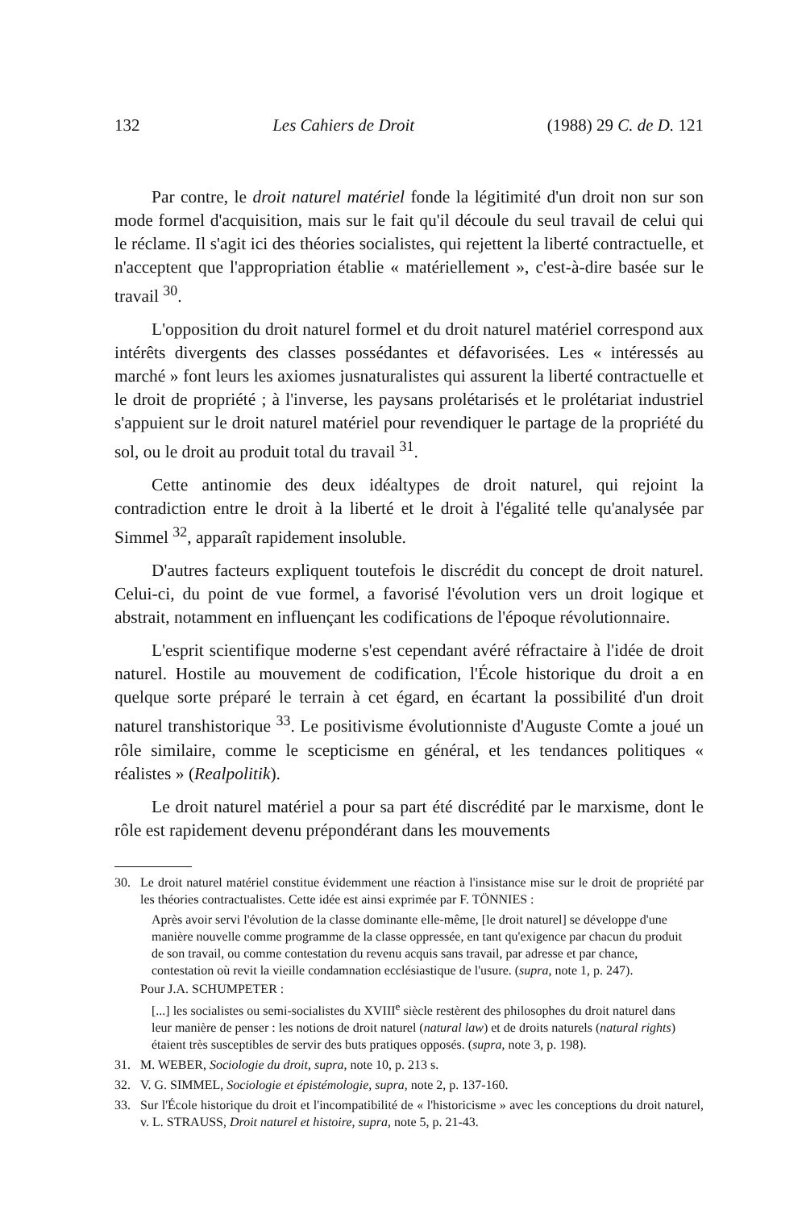132 Les Cahiers de Droit (1988) 29 C. de D. 121
Par contre, le droit naturel matériel fonde la légitimité d'un droit non sur son mode formel d'acquisition, mais sur le fait qu'il découle du seul travail de celui qui le réclame. Il s'agit ici des théories socialistes, qui rejettent la liberté contractuelle, et n'acceptent que l'appropriation établie « matériellement », c'est-à-dire basée sur le travail <sup>30</sup>.
L'opposition du droit naturel formel et du droit naturel matériel correspond aux intérêts divergents des classes possédantes et défavorisées. Les « intéressés au marché » font leurs les axiomes jusnaturalistes qui assurent la liberté contractuelle et le droit de propriété ; à l'inverse, les paysans prolétarisés et le prolétariat industriel s'appuient sur le droit naturel matériel pour revendiquer le partage de la propriété du sol, ou le droit au produit total du travail <sup>31</sup>.
Cette antinomie des deux idéaltypes de droit naturel, qui rejoint la contradiction entre le droit à la liberté et le droit à l'égalité telle qu'analysée par Simmel <sup>32</sup>, apparaît rapidement insoluble.
D'autres facteurs expliquent toutefois le discrédit du concept de droit naturel. Celui-ci, du point de vue formel, a favorisé l'évolution vers un droit logique et abstrait, notamment en influençant les codifications de l'époque révolutionnaire.
L'esprit scientifique moderne s'est cependant avéré réfractaire à l'idée de droit naturel. Hostile au mouvement de codification, l'École historique du droit a en quelque sorte préparé le terrain à cet égard, en écartant la possibilité d'un droit naturel transhistorique <sup>33</sup>. Le positivisme évolutionniste d'Auguste Comte a joué un rôle similaire, comme le scepticisme en général, et les tendances politiques « réalistes » (Realpolitik).
Le droit naturel matériel a pour sa part été discrédité par le marxisme, dont le rôle est rapidement devenu prépondérant dans les mouvements
30. Le droit naturel matériel constitue évidemment une réaction à l'insistance mise sur le droit de propriété par les théories contractualistes. Cette idée est ainsi exprimée par F. TÖNNIES :
Après avoir servi l'évolution de la classe dominante elle-même, [le droit naturel] se développe d'une manière nouvelle comme programme de la classe oppressée, en tant qu'exigence par chacun du produit de son travail, ou comme contestation du revenu acquis sans travail, par adresse et par chance, contestation où revit la vieille condamnation ecclésiastique de l'usure. (supra, note 1, p. 247).
Pour J.A. SCHUMPETER :
[...] les socialistes ou semi-socialistes du XVIII<sup>e</sup> siècle restèrent des philosophes du droit naturel dans leur manière de penser : les notions de droit naturel (natural law) et de droits naturels (natural rights) étaient très susceptibles de servir des buts pratiques opposés. (supra, note 3, p. 198).
31. M. WEBER, Sociologie du droit, supra, note 10, p. 213 s.
32. V. G. SIMMEL, Sociologie et épistémologie, supra, note 2, p. 137-160.
33. Sur l'École historique du droit et l'incompatibilité de « l'historicisme » avec les conceptions du droit naturel, v. L. STRAUSS, Droit naturel et histoire, supra, note 5, p. 21-43.